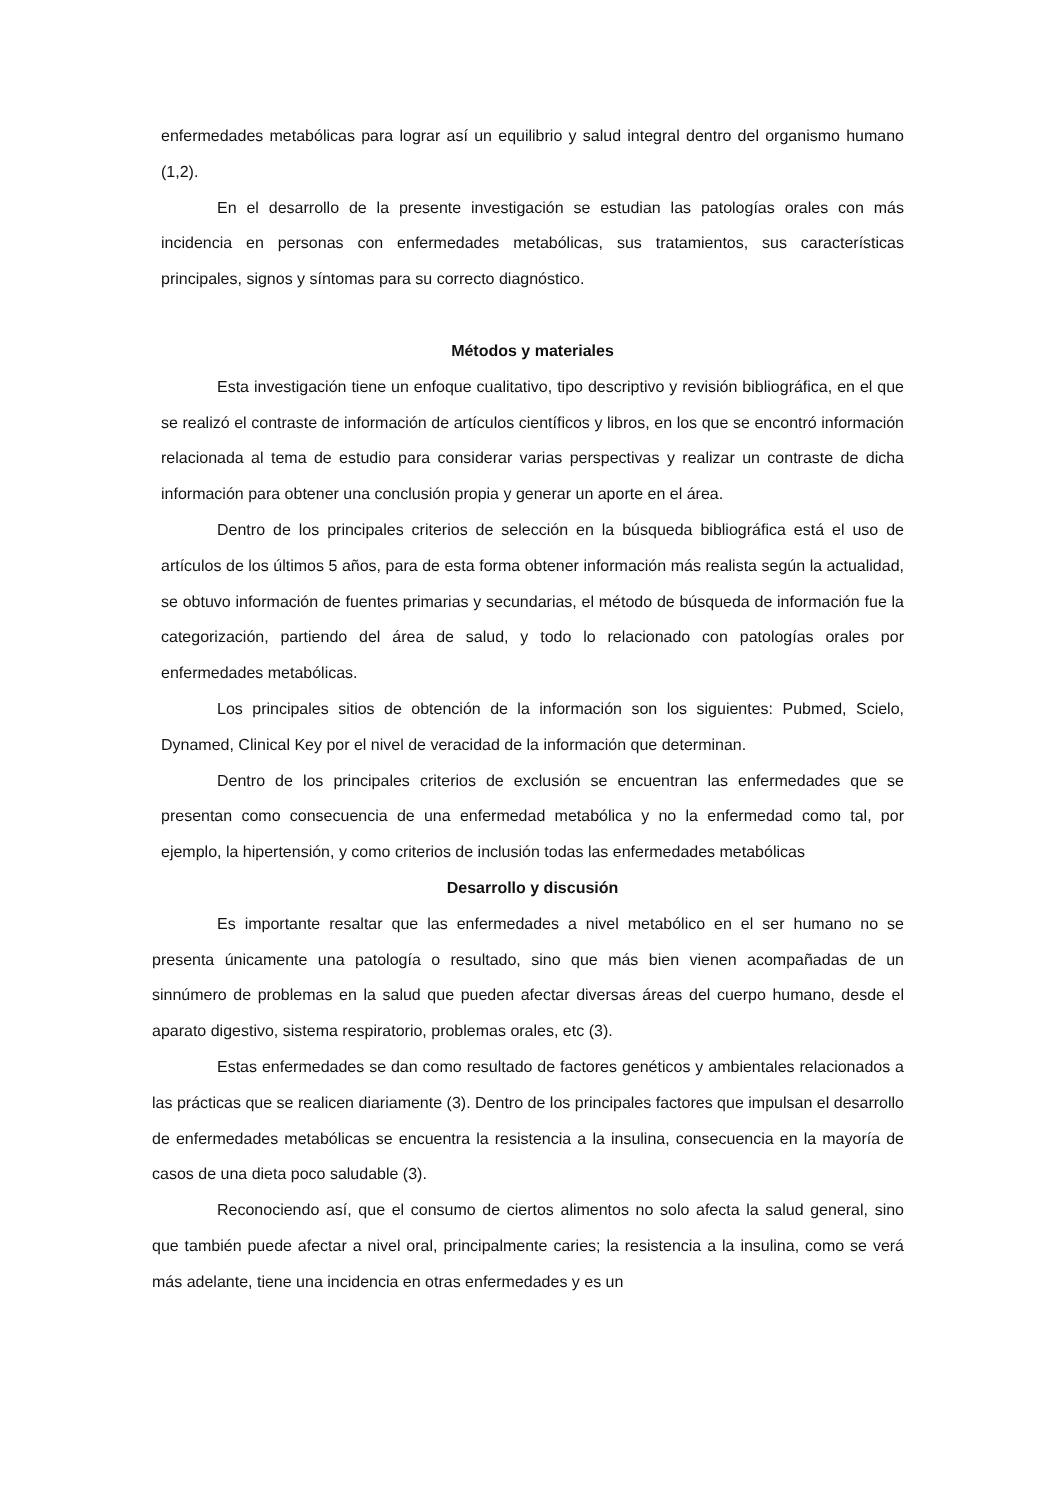enfermedades metabólicas para lograr así un equilibrio y salud integral dentro del organismo humano (1,2).
En el desarrollo de la presente investigación se estudian las patologías orales con más incidencia en personas con enfermedades metabólicas, sus tratamientos, sus características principales, signos y síntomas para su correcto diagnóstico.
Métodos y materiales
Esta investigación tiene un enfoque cualitativo, tipo descriptivo y revisión bibliográfica, en el que se realizó el contraste de información de artículos científicos y libros, en los que se encontró información relacionada al tema de estudio para considerar varias perspectivas y realizar un contraste de dicha información para obtener una conclusión propia y generar un aporte en el área.
Dentro de los principales criterios de selección en la búsqueda bibliográfica está el uso de artículos de los últimos 5 años, para de esta forma obtener información más realista según la actualidad, se obtuvo información de fuentes primarias y secundarias, el método de búsqueda de información fue la categorización, partiendo del área de salud, y todo lo relacionado con patologías orales por enfermedades metabólicas.
Los principales sitios de obtención de la información son los siguientes: Pubmed, Scielo, Dynamed, Clinical Key por el nivel de veracidad de la información que determinan.
Dentro de los principales criterios de exclusión se encuentran las enfermedades que se presentan como consecuencia de una enfermedad metabólica y no la enfermedad como tal, por ejemplo, la hipertensión, y como criterios de inclusión todas las enfermedades metabólicas
Desarrollo y discusión
Es importante resaltar que las enfermedades a nivel metabólico en el ser humano no se presenta únicamente una patología o resultado, sino que más bien vienen acompañadas de un sinnúmero de problemas en la salud que pueden afectar diversas áreas del cuerpo humano, desde el aparato digestivo, sistema respiratorio, problemas orales, etc (3).
Estas enfermedades se dan como resultado de factores genéticos y ambientales relacionados a las prácticas que se realicen diariamente (3). Dentro de los principales factores que impulsan el desarrollo de enfermedades metabólicas se encuentra la resistencia a la insulina, consecuencia en la mayoría de casos de una dieta poco saludable (3).
Reconociendo así, que el consumo de ciertos alimentos no solo afecta la salud general, sino que también puede afectar a nivel oral, principalmente caries; la resistencia a la insulina, como se verá más adelante, tiene una incidencia en otras enfermedades y es un